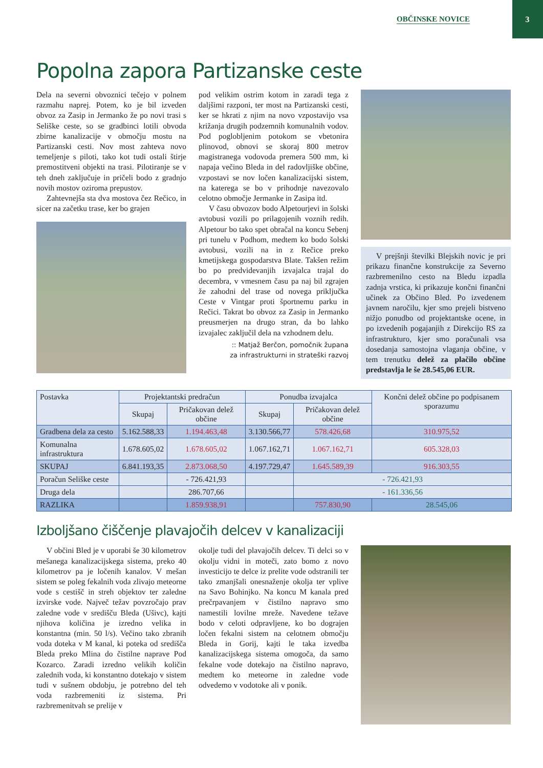OBČINSKE NOVICE 3
Popolna zapora Partizanske ceste
Dela na severni obvoznici tečejo v polnem razmahu naprej. Potem, ko je bil izveden obvoz za Zasip in Jermanko že po novi trasi s Seliške ceste, so se gradbinci lotili obvoda zbirne kanalizacije v območju mostu na Partizanski cesti. Nov most zahteva novo temeljenje s piloti, tako kot tudi ostali štirje premostitveni objekti na trasi. Pilotiranje se v teh dneh zaključuje in pričeli bodo z gradnjo novih mostov oziroma prepustov.
Zahtevnejša sta dva mostova čez Rečico, in sicer na začetku trase, ker bo grajen
pod velikim ostrim kotom in zaradi tega z daljšimi razponi, ter most na Partizanski cesti, ker se hkrati z njim na novo vzpostavijo vsa križanja drugih podzemnih komunalnih vodov. Pod poglobljenim potokom se vbetonira plinovod, obnovi se skoraj 800 metrov magistranega vodovoda premera 500 mm, ki napaja večino Bleda in del radovljiške občine, vzpostavi se nov ločen kanalizacijski sistem, na katerega se bo v prihodnje navezovalo celotno območje Jermanke in Zasipa itd.
V času obvozov bodo Alpetourjevi in šolski avtobusi vozili po prilagojenih voznih redih. Alpetour bo tako spet obračal na koncu Sebenj pri tunelu v Podhom, medtem ko bodo šolski avtobusi, vozili na in z Rečice preko kmetijskega gospodarstva Blate. Takšen režim bo po predvidevanjih izvajalca trajal do decembra, v vmesnem času pa naj bil zgrajen že zahodni del trase od novega priključka Ceste v Vintgar proti športnemu parku in Rečici. Takrat bo obvoz za Zasip in Jermanko preusmerjen na drugo stran, da bo lahko izvajalec zaključil dela na vzhodnem delu.
:: Matjaž Berčon, pomočnik župana
za infrastrukturni in strateški razvoj
V prejšnji številki Blejskih novic je pri prikazu finančne konstrukcije za Severno razbremenilno cesto na Bledu izpadla zadnja vrstica, ki prikazuje končni finančni učinek za Občino Bled. Po izvedenem javnem naročilu, kjer smo prejeli bistveno nižjo ponudbo od projektantske ocene, in po izvedenih pogajanjih z Direkcijo RS za infrastrukturo, kjer smo poračunali vsa dosedanja samostojna vlaganja občine, v tem trenutku delež za plačilo občine predstavlja le še 28.545,06 EUR.
| Postavka | Projektantski predračun | | Ponudba izvajalca | | Končni delež občine po podpisanem sporazumu |
| --- | --- | --- | --- | --- | --- |
| | Skupaj | Pričakovan delež občine | Skupaj | Pričakovan delež občine | |
| Gradbena dela za cesto | 5.162.588,33 | 1.194.463,48 | 3.130.566,77 | 578.426,68 | 310.975,52 |
| Komunalna infrastruktura | 1.678.605,02 | 1.678.605,02 | 1.067.162,71 | 1.067.162,71 | 605.328,03 |
| SKUPAJ | 6.841.193,35 | 2.873.068,50 | 4.197.729,47 | 1.645.589,39 | 916.303,55 |
| Poračun Seliške ceste | | - 726.421,93 | | - 726.421,93 | |
| Druga dela | | 286.707,66 | | - 161.336,56 | |
| RAZLIKA | | 1.859.938,91 | | 757.830,90 | 28.545,06 |
Izboljšano čiščenje plavajočih delcev v kanalizaciji
V občini Bled je v uporabi še 30 kilometrov mešanega kanalizacijskega sistema, preko 40 kilometrov pa je ločenih kanalov. V mešan sistem se poleg fekalnih voda zlivajo meteorne vode s cestišč in streh objektov ter zaledne izvirske vode. Največ težav povzročajo prav zaledne vode v središču Bleda (Ušivc), kajti njihova količina je izredno velika in konstantna (min. 50 l/s). Večino tako zbranih voda doteka v M kanal, ki poteka od središča Bleda preko Mlina do čistilne naprave Pod Kozarco. Zaradi izredno velikih količin zalednih voda, ki konstantno dotekajo v sistem tudi v sušnem obdobju, je potrebno del teh voda razbremeniti iz sistema. Pri razbremenitvah se prelije v
okolje tudi del plavajočih delcev. Ti delci so v okolju vidni in moteči, zato bomo z novo investicijo te delce iz prelite vode odstranili ter tako zmanjšali onesnaženje okolja ter vplive na Savo Bohinjko. Na koncu M kanala pred prečrpavanjem v čistilno napravo smo namestili lovilne mreže. Navedene težave bodo v celoti odpravljene, ko bo dograjen ločen fekalni sistem na celotnem območju Bleda in Gorij, kajti le taka izvedba kanalizacijskega sistema omogoča, da samo fekalne vode dotekajo na čistilno napravo, medtem ko meteorne in zaledne vode odvedemo v vodotoke ali v ponik.